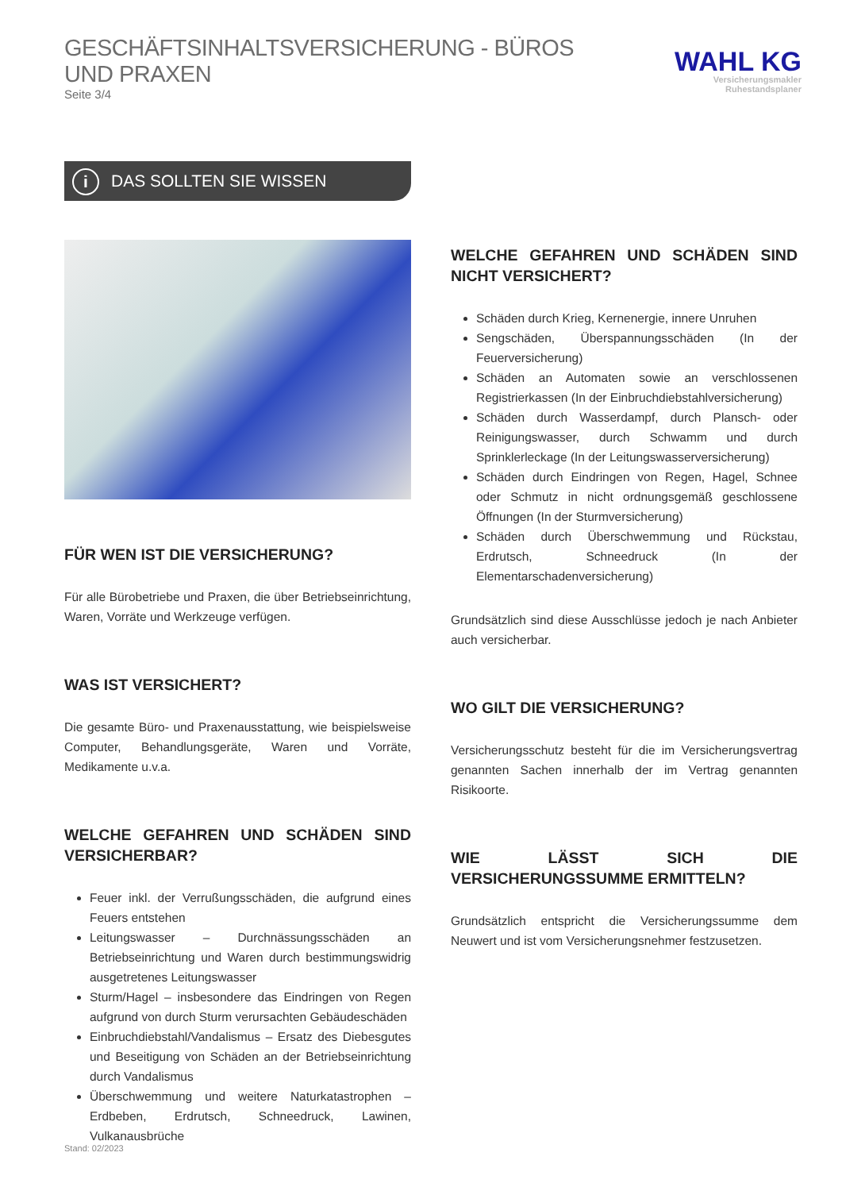GESCHÄFTSINHALTSVERSICHERUNG - BÜROS UND PRAXEN
Seite 3/4
WAHL KG
Versicherungsmakler
Ruhestandsplaner
i DAS SOLLTEN SIE WISSEN
FÜR WEN IST DIE VERSICHERUNG?
Für alle Bürobetriebe und Praxen, die über Betriebseinrichtung, Waren, Vorräte und Werkzeuge verfügen.
WAS IST VERSICHERT?
Die gesamte Büro- und Praxenausstattung, wie beispielsweise Computer, Behandlungsgeräte, Waren und Vorräte, Medikamente u.v.a.
WELCHE GEFAHREN UND SCHÄDEN SIND VERSICHERBAR?
Feuer inkl. der Verrußungsschäden, die aufgrund eines Feuers entstehen
Leitungswasser – Durchnässungsschäden an Betriebseinrichtung und Waren durch bestimmungswidrig ausgetretenes Leitungswasser
Sturm/Hagel – insbesondere das Eindringen von Regen aufgrund von durch Sturm verursachten Gebäudeschäden
Einbruchdiebstahl/Vandalismus – Ersatz des Diebesgutes und Beseitigung von Schäden an der Betriebseinrichtung durch Vandalismus
Überschwemmung und weitere Naturkatastrophen – Erdbeben, Erdrutsch, Schneedruck, Lawinen, Vulkanausbrüche
WELCHE GEFAHREN UND SCHÄDEN SIND NICHT VERSICHERT?
Schäden durch Krieg, Kernenergie, innere Unruhen
Sengschäden, Überspannungsschäden (In der Feuerversicherung)
Schäden an Automaten sowie an verschlossenen Registrierkassen (In der Einbruchdiebstahlversicherung)
Schäden durch Wasserdampf, durch Plansch- oder Reinigungswasser, durch Schwamm und durch Sprinklerleckage (In der Leitungswasserversicherung)
Schäden durch Eindringen von Regen, Hagel, Schnee oder Schmutz in nicht ordnungsgemäß geschlossene Öffnungen (In der Sturmversicherung)
Schäden durch Überschwemmung und Rückstau, Erdrutsch, Schneedruck (In der Elementarschadenversicherung)
Grundsätzlich sind diese Ausschlüsse jedoch je nach Anbieter auch versicherbar.
WO GILT DIE VERSICHERUNG?
Versicherungsschutz besteht für die im Versicherungsvertrag genannten Sachen innerhalb der im Vertrag genannten Risikoorte.
WIE LÄSST SICH DIE VERSICHERUNGSSUMME ERMITTELN?
Grundsätzlich entspricht die Versicherungssumme dem Neuwert und ist vom Versicherungsnehmer festzusetzen.
Stand: 02/2023